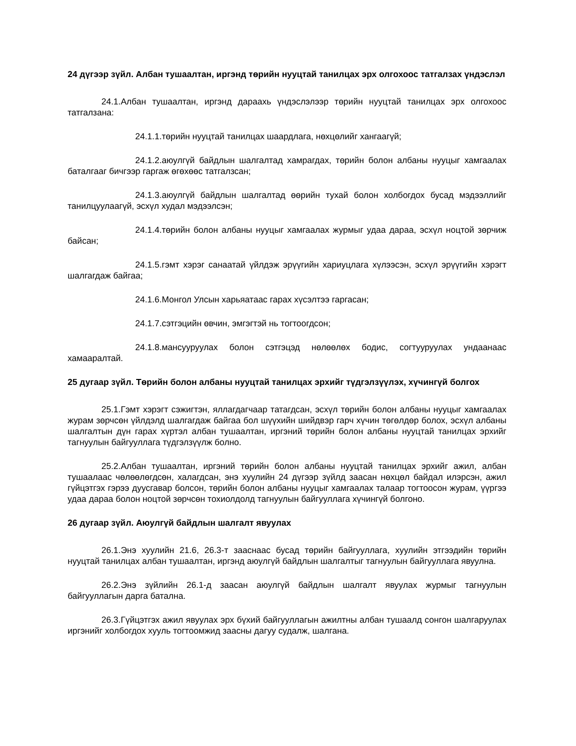24 дүгээр зүйл. Албан тушаалтан, иргэнд төрийн нууцтай танилцах эрх олгохоос татгалзах үндэслэл
24.1.Албан тушаалтан, иргэнд дараахь үндэслэлээр төрийн нууцтай танилцах эрх олгохоос татгалзана:
24.1.1.төрийн нууцтай танилцах шаардлага, нөхцөлийг хангаагүй;
24.1.2.аюулгүй байдлын шалгалтад хамрагдах, төрийн болон албаны нууцыг хамгаалах баталгааг бичгээр гаргаж өгөхөөс татгалзсан;
24.1.3.аюулгүй байдлын шалгалтад өөрийн тухай болон холбогдох бусад мэдээллийг танилцуулаагүй, эсхүл худал мэдээлсэн;
24.1.4.төрийн болон албаны нууцыг хамгаалах журмыг удаа дараа, эсхүл ноцтой зөрчиж байсан;
24.1.5.гэмт хэрэг санаатай үйлдэж эрүүгийн хариуцлага хүлээсэн, эсхүл эрүүгийн хэрэгт шалгагдаж байгаа;
24.1.6.Монгол Улсын харьяатаас гарах хүсэлтээ гаргасан;
24.1.7.сэтгэцийн өвчин, эмгэгтэй нь тогтоогдсон;
24.1.8.мансууруулах болон сэтгэцэд нөлөөлөх бодис, согтууруулах ундаанаас хамааралтай.
25 дугаар зүйл. Төрийн болон албаны нууцтай танилцах эрхийг түдгэлзүүлэх, хүчингүй болгох
25.1.Гэмт хэрэгт сэжигтэн, яллагдагчаар татагдсан, эсхүл төрийн болон албаны нууцыг хамгаалах журам зөрчсөн үйлдэлд шалгагдаж байгаа бол шүүхийн шийдвэр гарч хүчин төгөлдөр болох, эсхүл албаны шалгалтын дүн гарах хүртэл албан тушаалтан, иргэний төрийн болон албаны нууцтай танилцах эрхийг тагнуулын байгууллага түдгэлзүүлж болно.
25.2.Албан тушаалтан, иргэний төрийн болон албаны нууцтай танилцах эрхийг ажил, албан тушаалаас чөлөөлөгдсөн, халагдсан, энэ хуулийн 24 дүгээр зүйлд заасан нөхцөл байдал илэрсэн, ажил гүйцэтгэх гэрээ дуусгавар болсон, төрийн болон албаны нууцыг хамгаалах талаар тогтоосон журам, үүргээ удаа дараа болон ноцтой зөрчсөн тохиолдолд тагнуулын байгууллага хүчингүй болгоно.
26 дугаар зүйл. Аюулгүй байдлын шалгалт явуулах
26.1.Энэ хуулийн 21.6, 26.3-т зааснаас бусад төрийн байгууллага, хуулийн этгээдийн төрийн нууцтай танилцах албан тушаалтан, иргэнд аюулгүй байдлын шалгалтыг тагнуулын байгууллага явуулна.
26.2.Энэ зүйлийн 26.1-д заасан аюулгүй байдлын шалгалт явуулах журмыг тагнуулын байгууллагын дарга батална.
26.3.Гүйцэтгэх ажил явуулах эрх бүхий байгууллагын ажилтны албан тушаалд сонгон шалгаруулах иргэнийг холбогдох хууль тогтоомжид заасны дагуу судалж, шалгана.